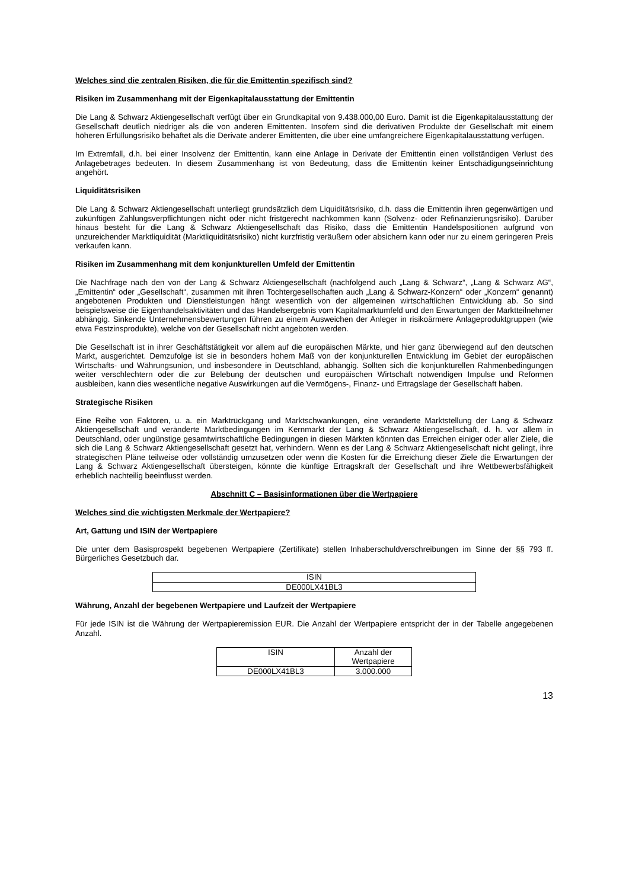Welches sind die zentralen Risiken, die für die Emittentin spezifisch sind?
Risiken im Zusammenhang mit der Eigenkapitalausstattung der Emittentin
Die Lang & Schwarz Aktiengesellschaft verfügt über ein Grundkapital von 9.438.000,00 Euro. Damit ist die Eigenkapitalausstattung der Gesellschaft deutlich niedriger als die von anderen Emittenten. Insofern sind die derivativen Produkte der Gesellschaft mit einem höheren Erfüllungsrisiko behaftet als die Derivate anderer Emittenten, die über eine umfangreichere Eigenkapitalausstattung verfügen.
Im Extremfall, d.h. bei einer Insolvenz der Emittentin, kann eine Anlage in Derivate der Emittentin einen vollständigen Verlust des Anlagebetrages bedeuten. In diesem Zusammenhang ist von Bedeutung, dass die Emittentin keiner Entschädigungseinrichtung angehört.
Liquiditätsrisiken
Die Lang & Schwarz Aktiengesellschaft unterliegt grundsätzlich dem Liquiditätsrisiko, d.h. dass die Emittentin ihren gegenwärtigen und zukünftigen Zahlungsverpflichtungen nicht oder nicht fristgerecht nachkommen kann (Solvenz- oder Refinanzierungsrisiko). Darüber hinaus besteht für die Lang & Schwarz Aktiengesellschaft das Risiko, dass die Emittentin Handelspositionen aufgrund von unzureichender Marktliquidität (Marktliquiditätsrisiko) nicht kurzfristig veräußern oder absichern kann oder nur zu einem geringeren Preis verkaufen kann.
Risiken im Zusammenhang mit dem konjunkturellen Umfeld der Emittentin
Die Nachfrage nach den von der Lang & Schwarz Aktiengesellschaft (nachfolgend auch „Lang & Schwarz“, „Lang & Schwarz AG“, „Emittentin“ oder „Gesellschaft“, zusammen mit ihren Tochtergesellschaften auch „Lang & Schwarz-Konzern“ oder „Konzern“ genannt) angebotenen Produkten und Dienstleistungen hängt wesentlich von der allgemeinen wirtschaftlichen Entwicklung ab. So sind beispielsweise die Eigenhandelsaktivitäten und das Handelsergebnis vom Kapitalmarktumfeld und den Erwartungen der Marktteilnehmer abhängig. Sinkende Unternehmensbewertungen führen zu einem Ausweichen der Anleger in risikoärmere Anlageproduktgruppen (wie etwa Festzinsprodukte), welche von der Gesellschaft nicht angeboten werden.
Die Gesellschaft ist in ihrer Geschäftstätigkeit vor allem auf die europäischen Märkte, und hier ganz überwiegend auf den deutschen Markt, ausgerichtet. Demzufolge ist sie in besonders hohem Maß von der konjunkturellen Entwicklung im Gebiet der europäischen Wirtschafts- und Währungsunion, und insbesondere in Deutschland, abhängig. Sollten sich die konjunkturellen Rahmenbedingungen weiter verschlechtern oder die zur Belebung der deutschen und europäischen Wirtschaft notwendigen Impulse und Reformen ausbleiben, kann dies wesentliche negative Auswirkungen auf die Vermögens-, Finanz- und Ertragslage der Gesellschaft haben.
Strategische Risiken
Eine Reihe von Faktoren, u. a. ein Marktrückgang und Marktschwankungen, eine veränderte Marktstellung der Lang & Schwarz Aktiengesellschaft und veränderte Marktbedingungen im Kernmarkt der Lang & Schwarz Aktiengesellschaft, d. h. vor allem in Deutschland, oder ungünstige gesamtwirtschaftliche Bedingungen in diesen Märkten könnten das Erreichen einiger oder aller Ziele, die sich die Lang & Schwarz Aktiengesellschaft gesetzt hat, verhindern. Wenn es der Lang & Schwarz Aktiengesellschaft nicht gelingt, ihre strategischen Pläne teilweise oder vollständig umzusetzen oder wenn die Kosten für die Erreichung dieser Ziele die Erwartungen der Lang & Schwarz Aktiengesellschaft übersteigen, könnte die künftige Ertragskraft der Gesellschaft und ihre Wettbewerbsfähigkeit erheblich nachteilig beeinflusst werden.
Abschnitt C – Basisinformationen über die Wertpapiere
Welches sind die wichtigsten Merkmale der Wertpapiere?
Art, Gattung und ISIN der Wertpapiere
Die unter dem Basisprospekt begebenen Wertpapiere (Zertifikate) stellen Inhaberschuldverschreibungen im Sinne der §§ 793 ff. Bürgerliches Gesetzbuch dar.
| ISIN |
| DE000LX41BL3 |
Währung, Anzahl der begebenen Wertpapiere und Laufzeit der Wertpapiere
Für jede ISIN ist die Währung der Wertpapieremission EUR. Die Anzahl der Wertpapiere entspricht der in der Tabelle angegebenen Anzahl.
| ISIN | Anzahl der Wertpapiere |
| DE000LX41BL3 | 3.000.000 |
13